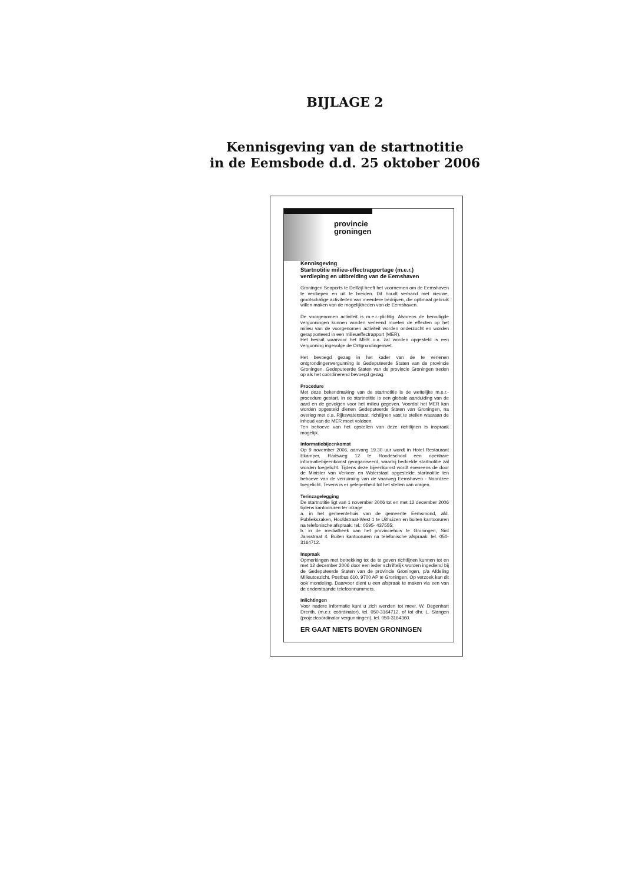BIJLAGE 2
Kennisgeving van de startnotitie
in de Eemsbode d.d. 25 oktober 2006
provincie
groningen
Kennisgeving
Startnotitie milieu-effectrapportage (m.e.r.)
verdieping en uitbreiding van de Eemshaven
Groningen Seaports te Delfzijl heeft het voornemen om de Eemshaven te verdiepen en uit te breiden. Dit houdt verband met nieuwe, grootschalige activiteiten van meerdere bedrijven, die optimaal gebruik willen maken van de mogelijkheden van de Eemshaven.
De voorgenomen activiteit is m.e.r.-plichtig. Alvorens de benodigde vergunningen kunnen worden verleend moeten de effecten op het milieu van de voorgenomen activiteit worden onderzocht en worden gerapporteerd in een milieueffectrapport (MER).
Het besluit waarvoor het MER o.a. zal worden opgesteld is een vergunning ingevolge de Ontgrondingenwet.
Het bevoegd gezag in het kader van de te verlenen ontgrondingenvergunning is Gedeputeerde Staten van de provincie Groningen. Gedeputeerde Staten van de provincie Groningen treden op als het coördinerend bevoegd gezag.
Procedure
Met deze bekendmaking van de startnotitie is de wettelijke m.e.r.-procedure gestart. In de startnotitie is een globale aanduiding van de aard en de gevolgen voor het milieu gegeven. Voordat het MER kan worden opgesteld dienen Gedeputeerde Staten van Groningen, na overleg met o.a. Rijkswaterstaat, richtlijnen vast te stellen waaraan de inhoud van de MER moet voldoen.
Ten behoeve van het opstellen van deze richtlijnen is inspraak mogelijk.
Informatiebijeenkomst
Op 9 november 2006, aanvang 19.30 uur wordt in Hotel Restaurant Ekamper, Radsweg 12 te Roodeschool een openbare informatiebijeenkomst georganiseerd, waarbij bedoelde startnotitie zal worden toegelicht. Tijdens deze bijeenkomst wordt eveneens de door de Minister van Verkeer en Waterstaat opgestelde startnotitie ten behoeve van de verruiming van de vaarweg Eemshaven - Noordzee toegelicht. Tevens is er gelegenheid tot het stellen van vragen.
Terinzagelegging
De startnotitie ligt van 1 november 2006 tot en met 12 december 2006 tijdens kantooruren ter inzage
a. in het gemeentehuis van de gemeente Eemsmond, afd. Publiekszaken, Hoofdstraat-West 1 te Uithuizen en buiten kantooruren na telefonische afspraak: tel.: 0595- 437555;
b. in de mediatheek van het provinciehuis te Groningen, Sint Jansstraat 4. Buiten kantooruren na telefonische afspraak: tel. 050-3164712.
Inspraak
Opmerkingen met betrekking tot de te geven richtlijnen kunnen tot en met 12 december 2006 door een ieder schriftelijk worden ingediend bij de Gedeputeerde Staten van de provincie Groningen, p/a Afdeling Milieutoezicht, Postbus 610, 9700 AP te Groningen. Op verzoek kan dit ook mondeling. Daarvoor dient u een afspraak te maken via een van de onderstaande telefoonnummers.
Inlichtingen
Voor nadere informatie kunt u zich wenden tot mevr. W. Degenhart Drenth, (m.e.r. coördinator), tel. 050-3164712, of tot dhr. L. Slangen (projectcoördinator vergunningen), tel. 050-3164360.
ER GAAT NIETS BOVEN GRONINGEN